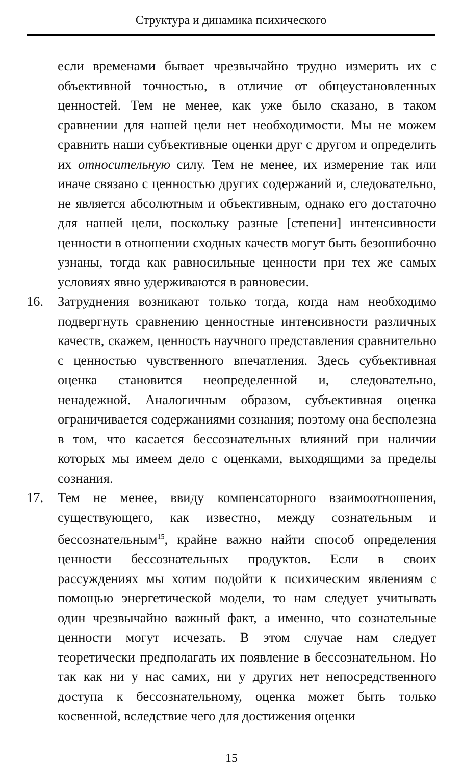Структура и динамика психического
если временами бывает чрезвычайно трудно измерить их с объективной точностью, в отличие от общеустановленных ценностей. Тем не менее, как уже было сказано, в таком сравнении для нашей цели нет необходимости. Мы не можем сравнить наши субъективные оценки друг с другом и определить их относительную силу. Тем не менее, их измерение так или иначе связано с ценностью других содержаний и, следовательно, не является абсолютным и объективным, однако его достаточно для нашей цели, поскольку разные [степени] интенсивности ценности в отношении сходных качеств могут быть безошибочно узнаны, тогда как равносильные ценности при тех же самых условиях явно удерживаются в равновесии.
16. Затруднения возникают только тогда, когда нам необходимо подвергнуть сравнению ценностные интенсивности различных качеств, скажем, ценность научного представления сравнительно с ценностью чувственного впечатления. Здесь субъективная оценка становится неопределенной и, следовательно, ненадежной. Аналогичным образом, субъективная оценка ограничивается содержаниями сознания; поэтому она бесполезна в том, что касается бессознательных влияний при наличии которых мы имеем дело с оценками, выходящими за пределы сознания.
17. Тем не менее, ввиду компенсаторного взаимоотношения, существующего, как известно, между сознательным и бессознательным<sup>15</sup>, крайне важно найти способ определения ценности бессознательных продуктов. Если в своих рассуждениях мы хотим подойти к психическим явлениям с помощью энергетической модели, то нам следует учитывать один чрезвычайно важный факт, а именно, что сознательные ценности могут исчезать. В этом случае нам следует теоретически предполагать их появление в бессознательном. Но так как ни у нас самих, ни у других нет непосредственного доступа к бессознательному, оценка может быть только косвенной, вследствие чего для достижения оценки
15